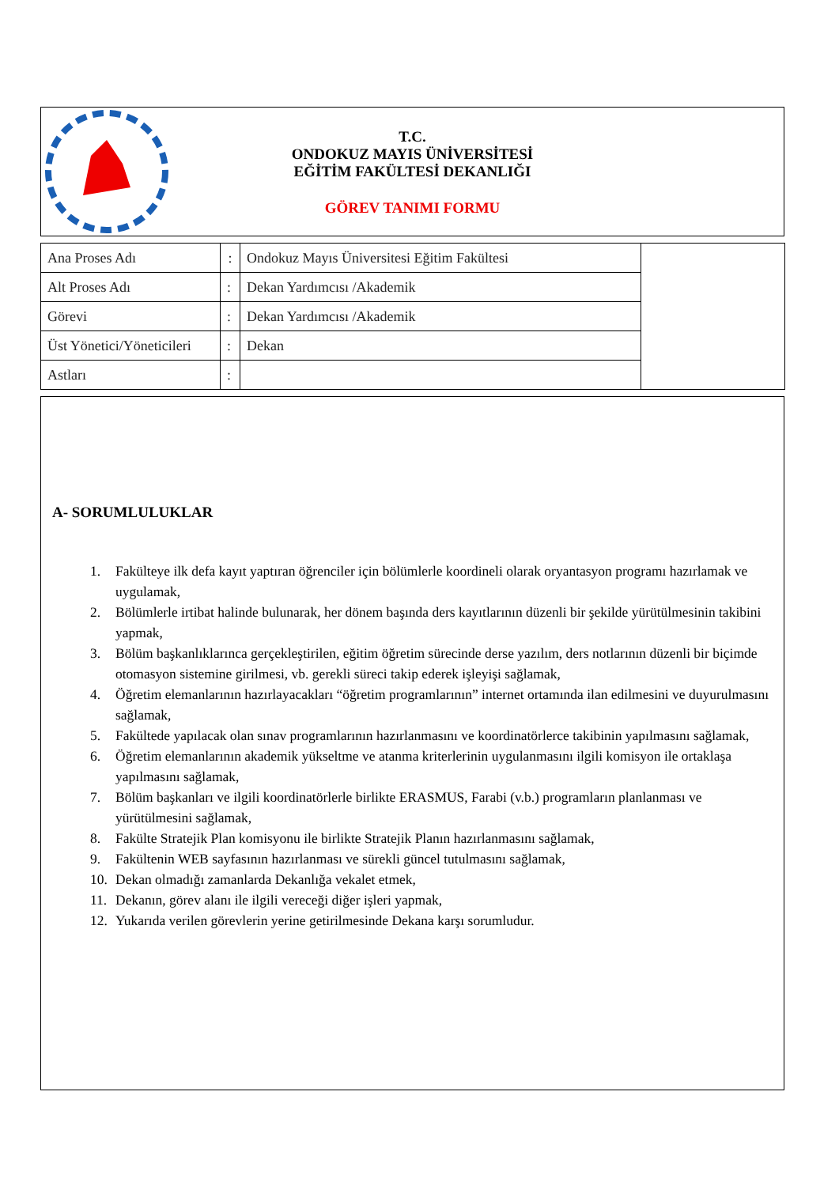T.C.
ONDOKUZ MAYIS ÜNİVERSİTESİ
EĞİTİM FAKÜLTESİ DEKANLIĞI
GÖREV TANIMI FORMU
| Ana Proses Adı | : | Ondokuz Mayıs Üniversitesi Eğitim Fakültesi | |
| Alt Proses Adı | : | Dekan Yardımcısı /Akademik | |
| Görevi | : | Dekan Yardımcısı /Akademik | |
| Üst Yönetici/Yöneticileri | : | Dekan | |
| Astları | : | | |
A- SORUMLULUKLAR
1. Fakülteye ilk defa kayıt yaptıran öğrenciler için bölümlerle koordineli olarak oryantasyon programı hazırlamak ve uygulamak,
2. Bölümlerle irtibat halinde bulunarak, her dönem başında ders kayıtlarının düzenli bir şekilde yürütülmesinin takibini yapmak,
3. Bölüm başkanlıklarınca gerçekleştirilen, eğitim öğretim sürecinde derse yazılım, ders notlarının düzenli bir biçimde otomasyon sistemine girilmesi, vb. gerekli süreci takip ederek işleyişi sağlamak,
4. Öğretim elemanlarının hazırlayacakları “öğretim programlarının” internet ortamında ilan edilmesini ve duyurulmasını sağlamak,
5. Fakültede yapılacak olan sınav programlarının hazırlanmasını ve koordinatörlerce takibinin yapılmasını sağlamak,
6. Öğretim elemanlarının akademik yükseltme ve atanma kriterlerinin uygulanmasını ilgili komisyon ile ortaklaşa yapılmasını sağlamak,
7. Bölüm başkanları ve ilgili koordinatörlerle birlikte ERASMUS, Farabi (v.b.) programların planlanması ve yürütülmesini sağlamak,
8. Fakülte Stratejik Plan komisyonu ile birlikte Stratejik Planın hazırlanmasını sağlamak,
9. Fakültenin WEB sayfasının hazırlanması ve sürekli güncel tutulmasını sağlamak,
10. Dekan olmadığı zamanlarda Dekanlığa vekalet etmek,
11. Dekanın, görev alanı ile ilgili vereceği diğer işleri yapmak,
12. Yukarıda verilen görevlerin yerine getirilmesinde Dekana karşı sorumludur.